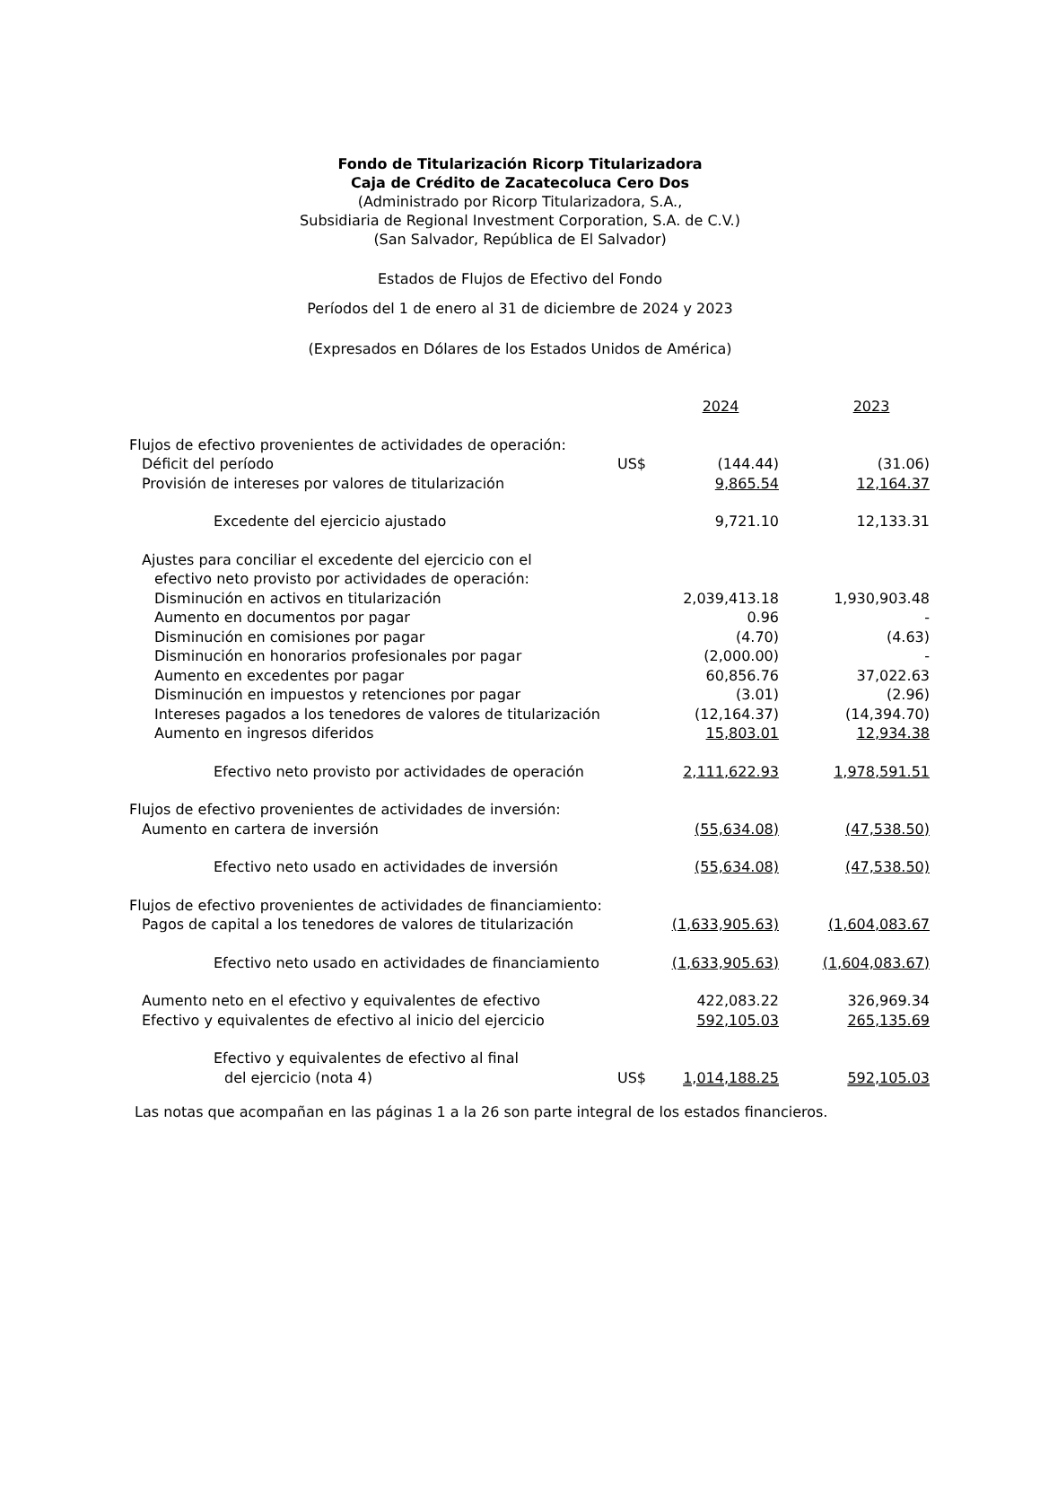Fondo de Titularización Ricorp Titularizadora
Caja de Crédito de Zacatecoluca Cero Dos
(Administrado por Ricorp Titularizadora, S.A.,
Subsidiaria de Regional Investment Corporation, S.A. de C.V.)
(San Salvador, República de El Salvador)
Estados de Flujos de Efectivo del Fondo
Períodos del 1 de enero al 31 de diciembre de 2024 y 2023
(Expresados en Dólares de los Estados Unidos de América)
| | | 2024 | | 2023 |
| Flujos de efectivo provenientes de actividades de operación: | | | | |
| Déficit del período | US$ | (144.44) | | (31.06) |
| Provisión de intereses por valores de titularización | | 9,865.54 | | 12,164.37 |
| Excedente del ejercicio ajustado | | 9,721.10 | | 12,133.31 |
| Ajustes para conciliar el excedente del ejercicio con el | | | | |
| efectivo neto provisto por actividades de operación: | | | | |
| Disminución en activos en titularización | | 2,039,413.18 | | 1,930,903.48 |
| Aumento en documentos por pagar | | 0.96 | | - |
| Disminución en comisiones por pagar | | (4.70) | | (4.63) |
| Disminución en honorarios profesionales por pagar | | (2,000.00) | | - |
| Aumento en excedentes por pagar | | 60,856.76 | | 37,022.63 |
| Disminución en impuestos y retenciones por pagar | | (3.01) | | (2.96) |
| Intereses pagados a los tenedores de valores de titularización | | (12,164.37) | | (14,394.70) |
| Aumento en ingresos diferidos | | 15,803.01 | | 12,934.38 |
| Efectivo neto provisto por actividades de operación | | 2,111,622.93 | | 1,978,591.51 |
| Flujos de efectivo provenientes de actividades de inversión: | | | | |
| Aumento en cartera de inversión | | (55,634.08) | | (47,538.50) |
| Efectivo neto usado en actividades de inversión | | (55,634.08) | | (47,538.50) |
| Flujos de efectivo provenientes de actividades de financiamiento: | | | | |
| Pagos de capital a los tenedores de valores de titularización | | (1,633,905.63) | | (1,604,083.67 |
| Efectivo neto usado en actividades de financiamiento | | (1,633,905.63) | | (1,604,083.67) |
| Aumento neto en el efectivo y equivalentes de efectivo | | 422,083.22 | | 326,969.34 |
| Efectivo y equivalentes de efectivo al inicio del ejercicio | | 592,105.03 | | 265,135.69 |
| Efectivo y equivalentes de efectivo al final | | | | |
| del ejercicio (nota 4) | US$ | 1,014,188.25 | | 592,105.03 |
Las notas que acompañan en las páginas 1 a la 26 son parte integral de los estados financieros.